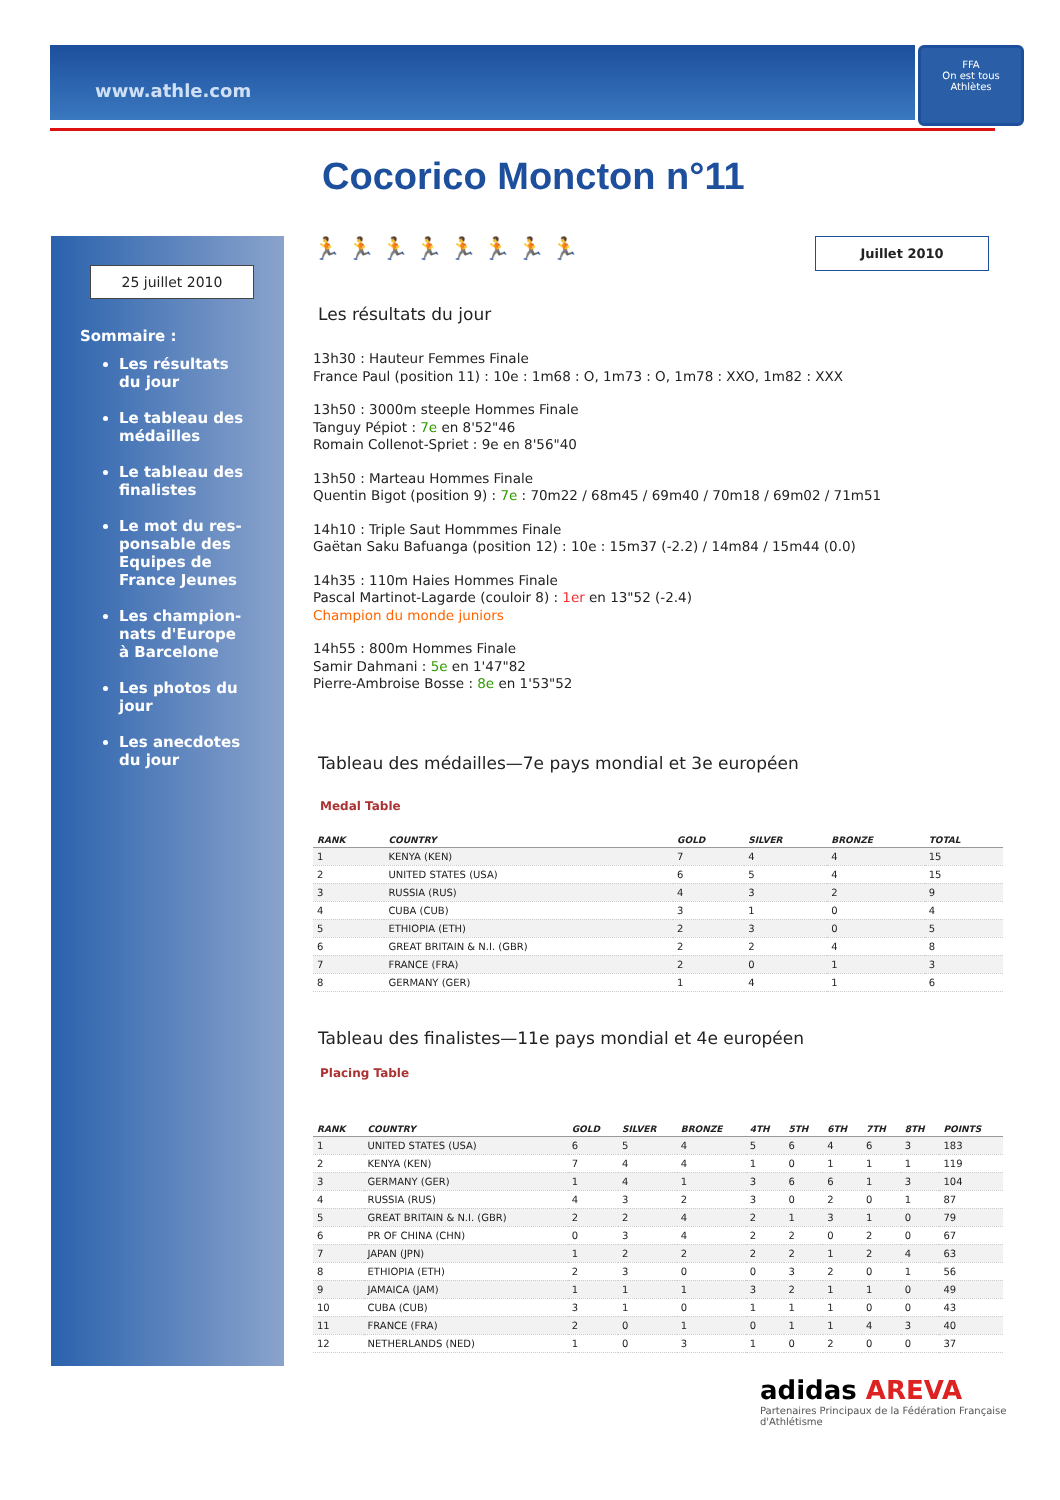www.athle.com
FFA
On est tous Athlètes
Cocorico Moncton n°11
25 juillet 2010
Sommaire :
Les résultats du jour
Le tableau des médailles
Le tableau des finalistes
Le mot du res-ponsable des Equipes de France Jeunes
Les champion-nats d'Europe à Barcelone
Les photos du jour
Les anecdotes du jour
Juillet 2010
🏃 🏃 🏃 🏃 🏃 🏃 🏃 🏃
Les résultats du jour
13h30 : Hauteur Femmes Finale
France Paul (position 11) : 10e : 1m68 : O, 1m73 : O, 1m78 : XXO, 1m82 : XXX
13h50 : 3000m steeple Hommes Finale
Tanguy Pépiot : 7e en 8'52"46
Romain Collenot-Spriet : 9e en 8'56"40
13h50 : Marteau Hommes Finale
Quentin Bigot (position 9) : 7e : 70m22 / 68m45 / 69m40 / 70m18 / 69m02 / 71m51
14h10 : Triple Saut Hommmes Finale
Gaëtan Saku Bafuanga (position 12) : 10e : 15m37 (-2.2) / 14m84 / 15m44 (0.0)
14h35 : 110m Haies Hommes Finale
Pascal Martinot-Lagarde (couloir 8) : 1er en 13"52 (-2.4)
Champion du monde juniors
14h55 : 800m Hommes Finale
Samir Dahmani : 5e en 1'47"82
Pierre-Ambroise Bosse : 8e en 1'53"52
Tableau des médailles—7e pays mondial et 3e européen
Medal Table
| RANK | COUNTRY | GOLD | SILVER | BRONZE | TOTAL |
| --- | --- | --- | --- | --- | --- |
| 1 | KENYA (KEN) | 7 | 4 | 4 | 15 |
| 2 | UNITED STATES (USA) | 6 | 5 | 4 | 15 |
| 3 | RUSSIA (RUS) | 4 | 3 | 2 | 9 |
| 4 | CUBA (CUB) | 3 | 1 | 0 | 4 |
| 5 | ETHIOPIA (ETH) | 2 | 3 | 0 | 5 |
| 6 | GREAT BRITAIN & N.I. (GBR) | 2 | 2 | 4 | 8 |
| 7 | FRANCE (FRA) | 2 | 0 | 1 | 3 |
| 8 | GERMANY (GER) | 1 | 4 | 1 | 6 |
Tableau des finalistes—11e pays mondial et 4e européen
Placing Table
| RANK | COUNTRY | GOLD | SILVER | BRONZE | 4TH | 5TH | 6TH | 7TH | 8TH | POINTS |
| --- | --- | --- | --- | --- | --- | --- | --- | --- | --- | --- |
| 1 | UNITED STATES (USA) | 6 | 5 | 4 | 5 | 6 | 4 | 6 | 3 | 183 |
| 2 | KENYA (KEN) | 7 | 4 | 4 | 1 | 0 | 1 | 1 | 1 | 119 |
| 3 | GERMANY (GER) | 1 | 4 | 1 | 3 | 6 | 6 | 1 | 3 | 104 |
| 4 | RUSSIA (RUS) | 4 | 3 | 2 | 3 | 0 | 2 | 0 | 1 | 87 |
| 5 | GREAT BRITAIN & N.I. (GBR) | 2 | 2 | 4 | 2 | 1 | 3 | 1 | 0 | 79 |
| 6 | PR OF CHINA (CHN) | 0 | 3 | 4 | 2 | 2 | 0 | 2 | 0 | 67 |
| 7 | JAPAN (JPN) | 1 | 2 | 2 | 2 | 2 | 1 | 2 | 4 | 63 |
| 8 | ETHIOPIA (ETH) | 2 | 3 | 0 | 0 | 3 | 2 | 0 | 1 | 56 |
| 9 | JAMAICA (JAM) | 1 | 1 | 1 | 3 | 2 | 1 | 1 | 0 | 49 |
| 10 | CUBA (CUB) | 3 | 1 | 0 | 1 | 1 | 1 | 0 | 0 | 43 |
| 11 | FRANCE (FRA) | 2 | 0 | 1 | 0 | 1 | 1 | 4 | 3 | 40 |
| 12 | NETHERLANDS (NED) | 1 | 0 | 3 | 1 | 0 | 2 | 0 | 0 | 37 |
adidas AREVA
Partenaires Principaux de la Fédération Française d'Athlétisme